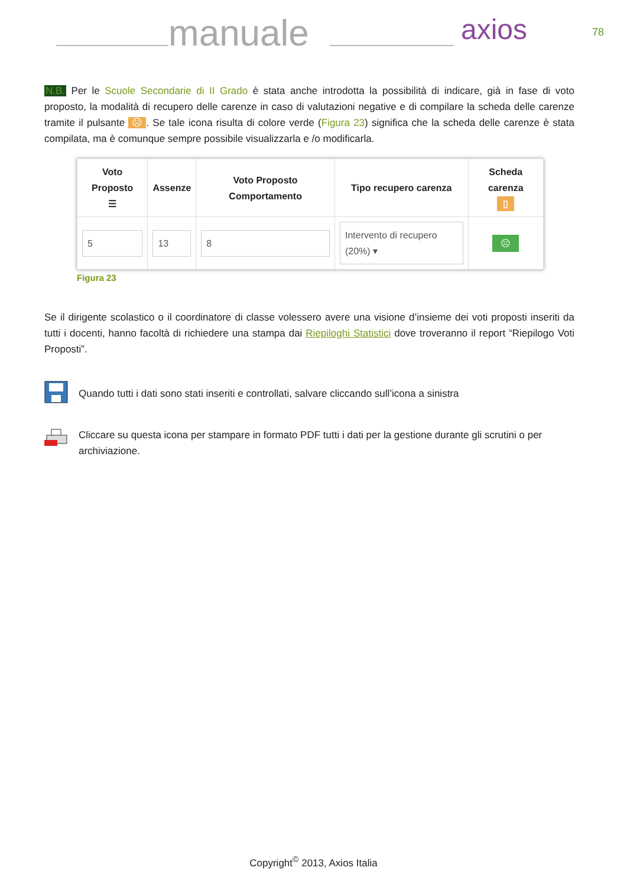manuale axios 78
N.B. Per le Scuole Secondarie di II Grado è stata anche introdotta la possibilità di indicare, già in fase di voto proposto, la modalità di recupero delle carenze in caso di valutazioni negative e di compilare la scheda delle carenze tramite il pulsante ☹. Se tale icona risulta di colore verde (Figura 23) significa che la scheda delle carenze è stata compilata, ma è comunque sempre possibile visualizzarla e /o modificarla.
| Voto Proposto ☰ | Assenze | Voto Proposto Comportamento | Tipo recupero carenza | Scheda carenza ▯ |
| --- | --- | --- | --- | --- |
| 5 | 13 | 8 | Intervento di recupero (20%) ▾ | ☹ |
Figura 23
Se il dirigente scolastico o il coordinatore di classe volessero avere una visione d’insieme dei voti proposti inseriti da tutti i docenti, hanno facoltà di richiedere una stampa dai Riepiloghi Statistici dove troveranno il report “Riepilogo Voti Proposti”.
Quando tutti i dati sono stati inseriti e controllati, salvare cliccando sull’icona a sinistra
Cliccare su questa icona per stampare in formato PDF tutti i dati per la gestione durante gli scrutini o per archiviazione.
Copyright<sup>©</sup> 2013, Axios Italia